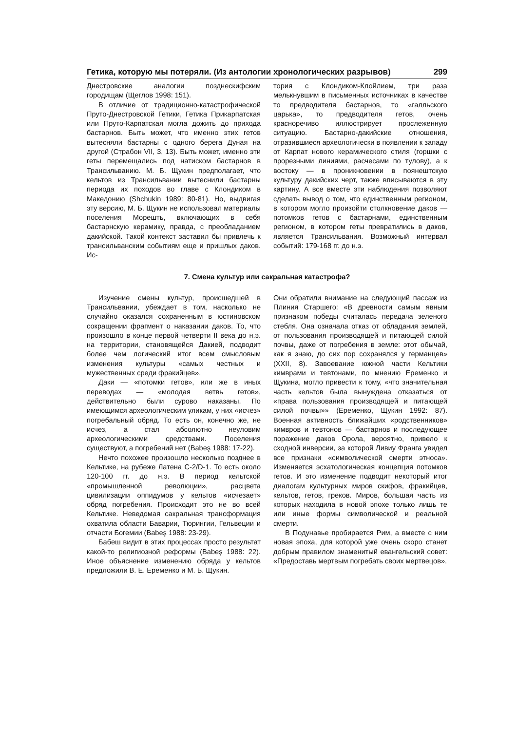Гетика, которую мы потеряли. (Из антологии хронологических разрывов) 299
Днестровские аналогии позднескифским городищам (Щеглов 1998: 151).
В отличие от традиционно-катастрофической Пруто-Днестровской Гетики, Гетика Прикарпатская или Пруто-Карпатская могла дожить до прихода бастарнов. Быть может, что именно этих гетов вытесняли бастарны с одного берега Дуная на другой (Страбон VII, 3, 13). Быть может, именно эти геты перемещались под натиском бастарнов в Трансильванию. М. Б. Щукин предполагает, что кельтов из Трансильвании вытеснили бастарны периода их походов во главе с Клондиком в Македонию (Shchukin 1989: 80-81). Но, выдвигая эту версию, М. Б. Щукин не использовал материалы поселения Морешть, включающих в себя бастарнскую керамику, правда, с преобладанием дакийской. Такой контекст заставил бы привлечь к трансильванским событиям еще и пришлых даков. Ис-
тория с Клондиком-Клойлием, три раза мелькнувшим в письменных источниках в качестве то предводителя бастарнов, то «галльского царька», то предводителя гетов, очень красноречиво иллюстрирует прослеженную ситуацию. Бастарно-дакийские отношения, отразившиеся археологически в появлении к западу от Карпат нового керамического стиля (горшки с прорезными линиями, расчесами по тулову), а к востоку — в проникновении в поянештскую культуру дакийских черт, также вписываются в эту картину. А все вместе эти наблюдения позволяют сделать вывод о том, что единственным регионом, в котором могло произойти столкновение даков — потомков гетов с бастарнами, единственным регионом, в котором геты превратились в даков, является Трансильвания. Возможный интервал событий: 179-168 гг. до н.э.
7. Смена культур или сакральная катастрофа?
Изучение смены культур, происшедшей в Трансильвании, убеждает в том, насколько не случайно оказался сохраненным в юстиновском сокращении фрагмент о наказании даков. То, что произошло в конце первой четверти II века до н.э. на территории, становящейся Дакией, подводит более чем логический итог всем смысловым изменения культуры «самых честных и мужественных среди фракийцев».
Даки — «потомки гетов», или же в иных переводах — «молодая ветвь гетов», действительно были сурово наказаны. По имеющимся археологическим уликам, у них «исчез» погребальный обряд. То есть он, конечно же, не исчез, а стал абсолютно неуловим археологическими средствами. Поселения существуют, а погребений нет (Babeş 1988: 17-22).
Нечто похожее произошло несколько позднее в Кельтике, на рубеже Латена С-2/D-1. То есть около 120-100 гг. до н.э. В период кельтской «промышленной революции», расцвета цивилизации оппидумов у кельтов «исчезает» обряд погребения. Происходит это не во всей Кельтике. Неведомая сакральная трансформация охватила области Баварии, Тюрингии, Гельвеции и отчасти Богемии (Babeş 1988: 23-29).
Бабеш видит в этих процессах просто результат какой-то религиозной реформы (Babeş 1988: 22). Иное объяснение изменению обряда у кельтов предложили В. Е. Еременко и М. Б. Щукин.
Они обратили внимание на следующий пассаж из Плиния Старшего: «В древности самым явным признаком победы считалась передача зеленого стебля. Она означала отказ от обладания землей, от пользования производящей и питающей силой почвы, даже от погребения в земле: этот обычай, как я знаю, до сих пор сохранялся у германцев» (XXII, 8). Завоевание южной части Кельтики кимврами и тевтонами, по мнению Еременко и Щукина, могло привести к тому, «что значительная часть кельтов была вынуждена отказаться от «права пользования производящей и питающей силой почвы»» (Еременко, Щукин 1992: 87). Военная активность ближайших «родственников» кимвров и тевтонов — бастарнов и последующее поражение даков Орола, вероятно, привело к сходной инверсии, за которой Ливиу Франга увидел все признаки «символической смерти этноса». Изменяется эсхатологическая концепция потомков гетов. И это изменение подводит некоторый итог диалогам культурных миров скифов, фракийцев, кельтов, гетов, греков. Миров, большая часть из которых находила в новой эпохе только лишь те или иные формы символической и реальной смерти.
В Подунавье пробирается Рим, а вместе с ним новая эпоха, для которой уже очень скоро станет добрым правилом знаменитый евангельский совет: «Предоставь мертвым погребать своих мертвецов».